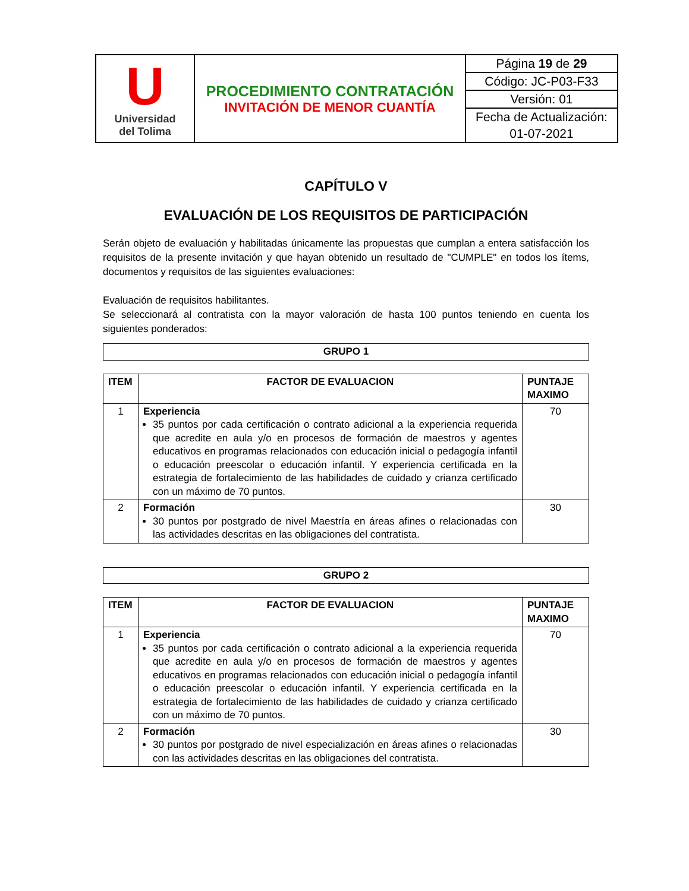| U Universidad del Tolima | PROCEDIMIENTO CONTRATACIÓN INVITACIÓN DE MENOR CUANTÍA | Página 19 de 29 |
| | | Código: JC-P03-F33 |
| | | Versión: 01 |
| | | Fecha de Actualización: |
| | | 01-07-2021 |
CAPÍTULO V
EVALUACIÓN DE LOS REQUISITOS DE PARTICIPACIÓN
Serán objeto de evaluación y habilitadas únicamente las propuestas que cumplan a entera satisfacción los requisitos de la presente invitación y que hayan obtenido un resultado de "CUMPLE" en todos los ítems, documentos y requisitos de las siguientes evaluaciones:
Evaluación de requisitos habilitantes.
Se seleccionará al contratista con la mayor valoración de hasta 100 puntos teniendo en cuenta los siguientes ponderados:
| GRUPO 1 |
| --- |
| ITEM | FACTOR DE EVALUACION | PUNTAJE MAXIMO |
| --- | --- | --- |
| 1 | Experiencia 35 puntos por cada certificación o contrato adicional a la experiencia requerida que acredite en aula y/o en procesos de formación de maestros y agentes educativos en programas relacionados con educación inicial o pedagogía infantil o educación preescolar o educación infantil. Y experiencia certificada en la estrategia de fortalecimiento de las habilidades de cuidado y crianza certificado con un máximo de 70 puntos. | 70 |
| 2 | Formación 30 puntos por postgrado de nivel Maestría en áreas afines o relacionadas con las actividades descritas en las obligaciones del contratista. | 30 |
| GRUPO 2 |
| --- |
| ITEM | FACTOR DE EVALUACION | PUNTAJE MAXIMO |
| --- | --- | --- |
| 1 | Experiencia 35 puntos por cada certificación o contrato adicional a la experiencia requerida que acredite en aula y/o en procesos de formación de maestros y agentes educativos en programas relacionados con educación inicial o pedagogía infantil o educación preescolar o educación infantil. Y experiencia certificada en la estrategia de fortalecimiento de las habilidades de cuidado y crianza certificado con un máximo de 70 puntos. | 70 |
| 2 | Formación 30 puntos por postgrado de nivel especialización en áreas afines o relacionadas con las actividades descritas en las obligaciones del contratista. | 30 |